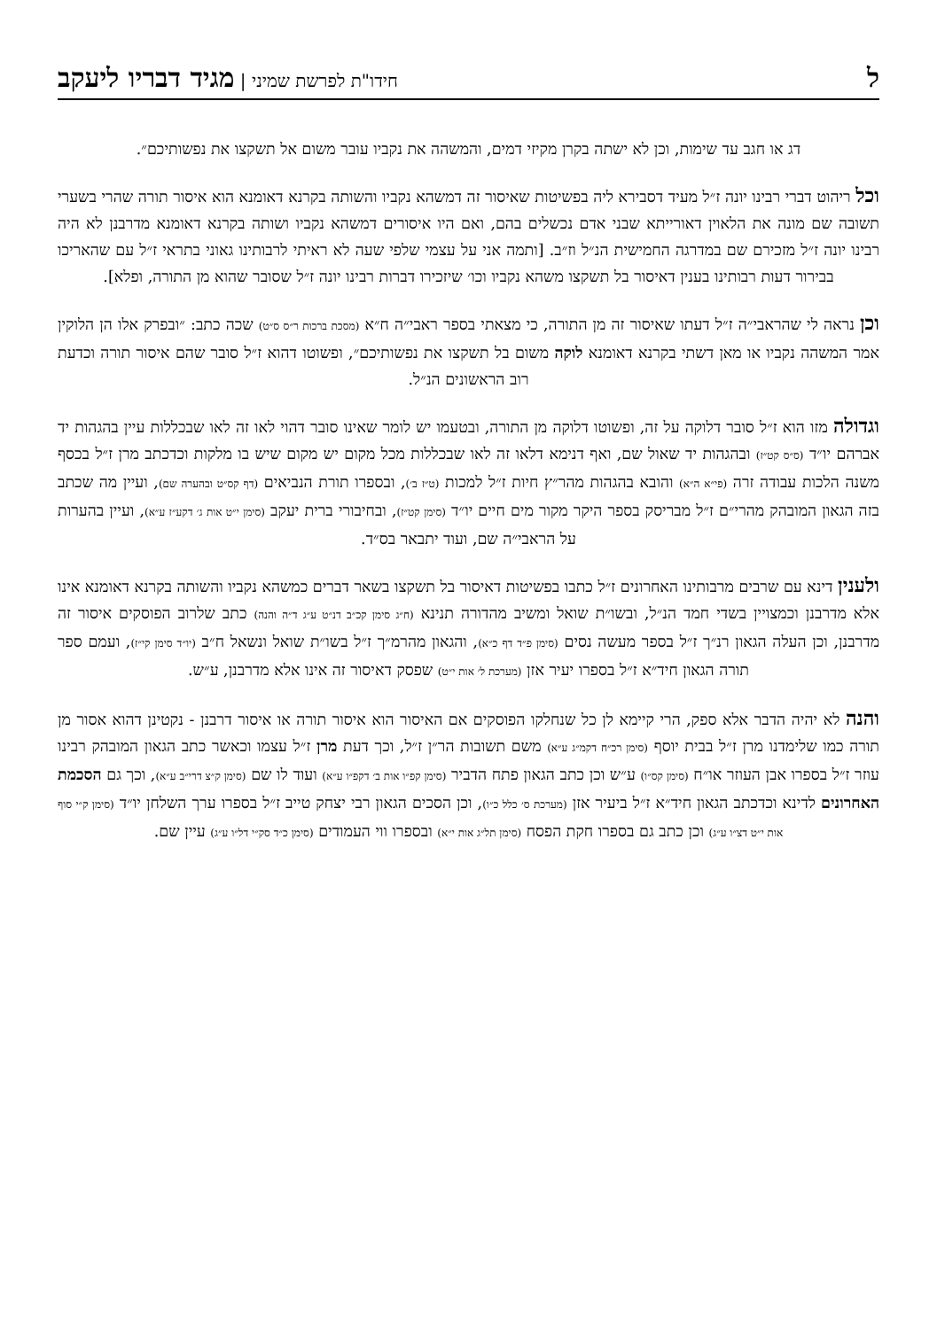לחידו"ת לפרשת שמיני | מגיד דבריו ליעקב
דג או חגב עד שימות, וכן לא ישתה בקרן מקיזי דמים, והמשהה את נקביו עובר משום אל תשקצו את נפשותיכם״.
וכל ריהוט דברי רבינו יונה ז״ל מעיד דסבירא ליה בפשיטות שאיסור זה דמשהא נקביו והשותה בקרנא דאומנא הוא איסור תורה שהרי בשערי תשובה שם מונה את הלאוין דאורייתא שבני אדם נכשלים בהם, ואם היו איסורים דמשהא נקביו ושותה בקרנא דאומנא מדרבנן לא היה רבינו יונה ז״ל מזכירם שם במדרגה החמישית הנ״ל וז״ב. [ותמה אני על עצמי שלפי שעה לא ראיתי לרבותינו גאוני בתראי ז״ל עם שהאריכו בבירור דעות רבותינו בענין דאיסור בל תשקצו משהא נקביו וכו׳ שיזכירו דברות רבינו יונה ז״ל שסובר שהוא מן התורה, ופלא].
וכן נראה לי שהראבי״ה ז״ל דעתו שאיסור זה מן התורה, כי מצאתי בספר ראבי״ה ח״א (מסכת ברכות ר״ס ס״ט) שכה כתב: ״ובפרק אלו הן הלוקין אמר המשהה נקביו או מאן דשתי בקרנא דאומנא לוקה משום בל תשקצו את נפשותיכם״, ופשוטו דהוא ז״ל סובר שהם איסור תורה וכדעת רוב הראשונים הנ״ל.
וגדולה מזו הוא ז״ל סובר דלוקה על זה, ופשוטו דלוקה מן התורה, ובטעמו יש לומר שאינו סובר דהוי לאו זה לאו שבכללות עיין בהגהות יד אברהם יו״ד (ס״ס קט״ז) ובהגהות יד שאול שם, ואף דנימא דלאו זה לאו שבכללות מכל מקום יש מקום שיש בו מלקות וכדכתב מרן ז״ל בכסף משנה הלכות עבודה זרה (פי״א ה״א) והובא בהגהות מהר״ץ חיות ז״ל למכות (ט״ז ב׳), ובספרו תורת הנביאים (דף קס״ט ובהערה שם), ועיין מה שכתב בזה הגאון המובהק מהרי״ם ז״ל מבריסק בספר היקר מקור מים חיים יו״ד (סימן קט״ז), ובחיבורי ברית יעקב (סימן י״ט אות ג׳ דקע״ז ע״א), ועיין בהערות על הראבי״ה שם, ועוד יתבאר בס״ד.
ולענין דינא עם שרבים מרבותינו האחרונים ז״ל כתבו בפשיטות דאיסור בל תשקצו בשאר דברים כמשהא נקביו והשותה בקרנא דאומנא אינו אלא מדרבנן וכמצויין בשדי חמד הנ״ל, ובשו״ת שואל ומשיב מהדורה תנינא (ח״ג סימן קכ״ב דנ״ט ע״ג ד״ה והנה) כתב שלרוב הפוסקים איסור זה מדרבנן, וכן העלה הגאון רנ״ך ז״ל בספר מעשה נסים (סימן פ״ד דף כ״א), והגאון מהרמ״ך ז״ל בשו״ת שואל ונשאל ח״ב (יו״ד סימן קי״ז), ועמם ספר תורה הגאון חיד״א ז״ל בספרו יעיר אזן (מערכת ל׳ אות י״ט) שפסק דאיסור זה אינו אלא מדרבנן, ע״ש.
והנה לא יהיה הדבר אלא ספק, הרי קיימא לן כל שנחלקו הפוסקים אם האיסור הוא איסור תורה או איסור דרבנן - נקטינן דהוא אסור מן תורה כמו שלימדנו מרן ז״ל בבית יוסף (סימן רכ״ח דקמ״ג ע״א) משם תשובות הר״ן ז״ל, וכך דעת מרן ז״ל עצמו וכאשר כתב הגאון המובהק רבינו עוזר ז״ל בספרו אבן העוזר או״ח (סימן קס״ו) ע״ש וכן כתב הגאון פתח הדביר (סימן קפ״ו אות ב׳ דקפ״ו ע״א) ועוד לו שם (סימן ק״צ דרי״ב ע״א), וכך גם הסכמת האחרונים לדינא וכדכתב הגאון חיד״א ז״ל ביעיר אזן (מערכת ס׳ כלל כ״ו), וכן הסכים הגאון רבי יצחק טייב ז״ל בספרו ערך השלחן יו״ד (סימן ק״י סוף אות י״ט דצ״ו ע״ג) וכן כתב גם בספרו חקת הפסח (סימן תל״ג אות י״א) ובספרו ווי העמודים (סימן כ״ד סק״י דל״ו ע״ג) עיין שם.